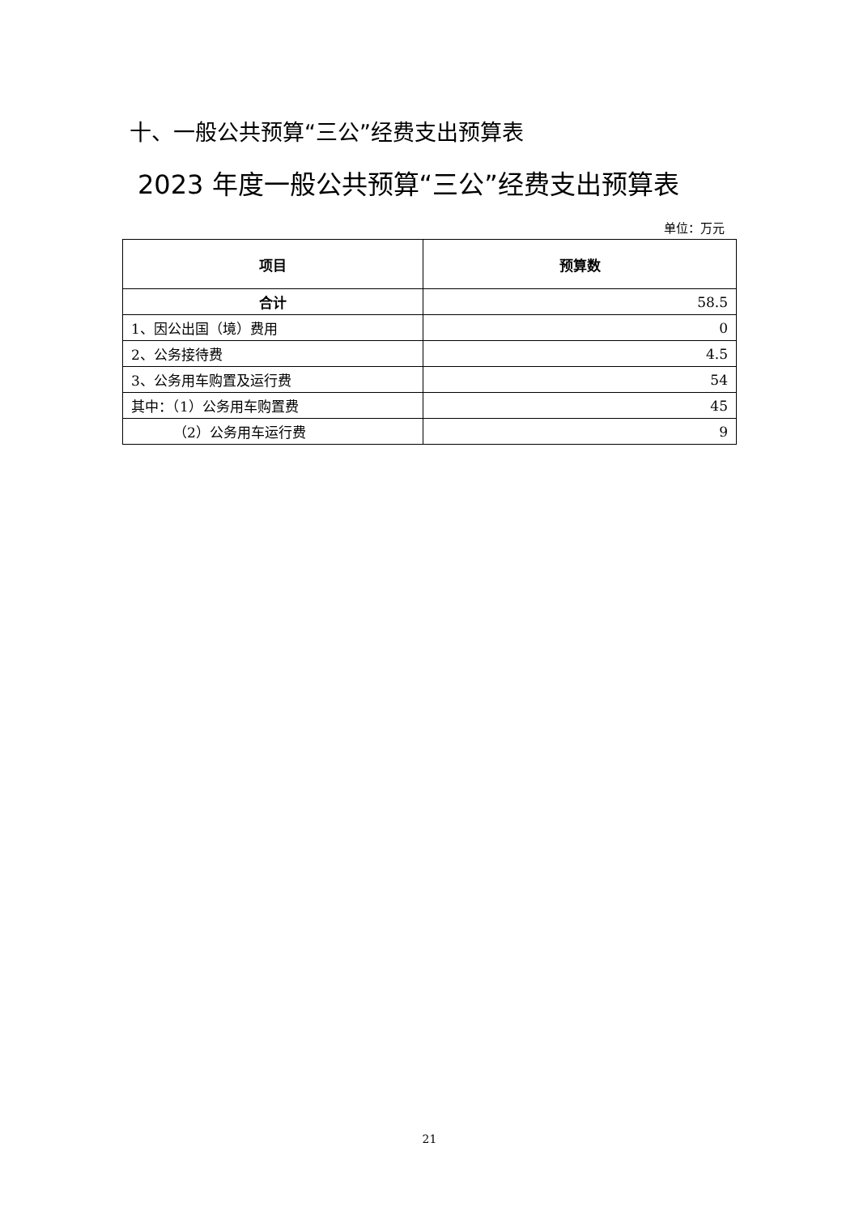十、一般公共预算“三公”经费支出预算表
2023 年度一般公共预算“三公”经费支出预算表
单位：万元
| 项目 | 预算数 |
| --- | --- |
| 合计 | 58.5 |
| 1、因公出国（境）费用 | 0 |
| 2、公务接待费 | 4.5 |
| 3、公务用车购置及运行费 | 54 |
| 其中：（1）公务用车购置费 | 45 |
| （2）公务用车运行费 | 9 |
21